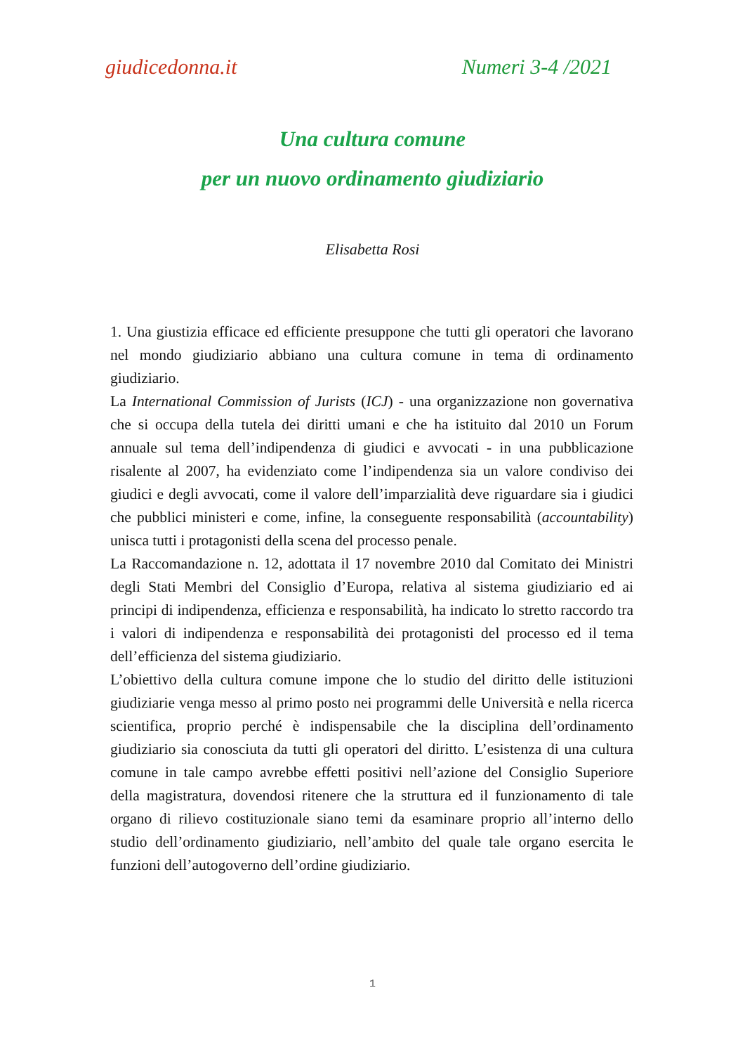giudicedonna.it Numeri 3-4 /2021
Una cultura comune
per un nuovo ordinamento giudiziario
Elisabetta Rosi
1. Una giustizia efficace ed efficiente presuppone che tutti gli operatori che lavorano nel mondo giudiziario abbiano una cultura comune in tema di ordinamento giudiziario.
La International Commission of Jurists (ICJ) - una organizzazione non governativa che si occupa della tutela dei diritti umani e che ha istituito dal 2010 un Forum annuale sul tema dell’indipendenza di giudici e avvocati - in una pubblicazione risalente al 2007, ha evidenziato come l’indipendenza sia un valore condiviso dei giudici e degli avvocati, come il valore dell’imparzialità deve riguardare sia i giudici che pubblici ministeri e come, infine, la conseguente responsabilità (accountability) unisca tutti i protagonisti della scena del processo penale.
La Raccomandazione n. 12, adottata il 17 novembre 2010 dal Comitato dei Ministri degli Stati Membri del Consiglio d’Europa, relativa al sistema giudiziario ed ai principi di indipendenza, efficienza e responsabilità, ha indicato lo stretto raccordo tra i valori di indipendenza e responsabilità dei protagonisti del processo ed il tema dell’efficienza del sistema giudiziario.
L’obiettivo della cultura comune impone che lo studio del diritto delle istituzioni giudiziarie venga messo al primo posto nei programmi delle Università e nella ricerca scientifica, proprio perché è indispensabile che la disciplina dell’ordinamento giudiziario sia conosciuta da tutti gli operatori del diritto. L’esistenza di una cultura comune in tale campo avrebbe effetti positivi nell’azione del Consiglio Superiore della magistratura, dovendosi ritenere che la struttura ed il funzionamento di tale organo di rilievo costituzionale siano temi da esaminare proprio all’interno dello studio dell’ordinamento giudiziario, nell’ambito del quale tale organo esercita le funzioni dell’autogoverno dell’ordine giudiziario.
1